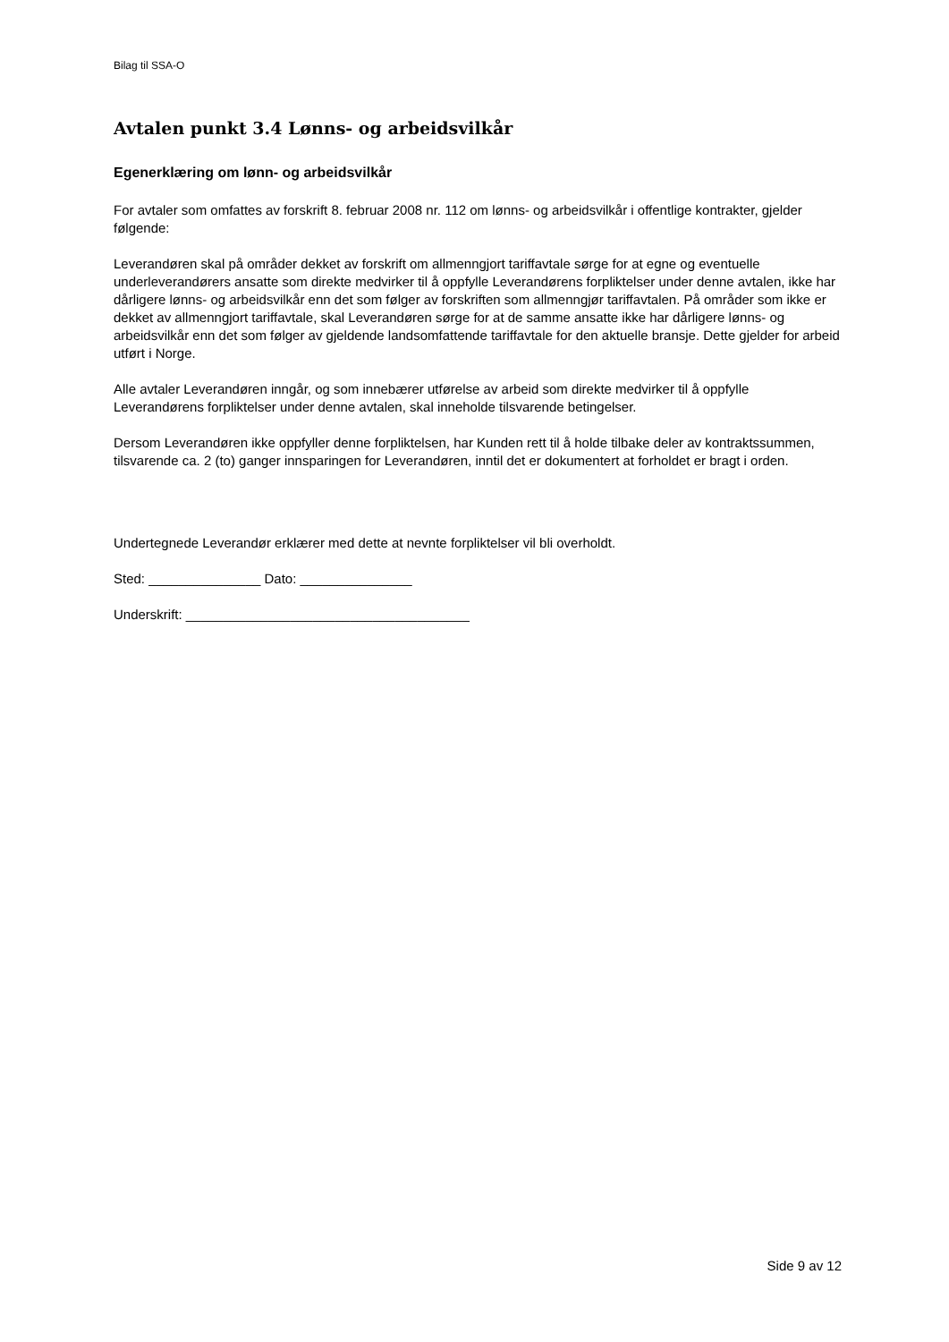Bilag til SSA-O
Avtalen punkt 3.4 Lønns- og arbeidsvilkår
Egenerklæring om lønn- og arbeidsvilkår
For avtaler som omfattes av forskrift 8. februar 2008 nr. 112 om lønns- og arbeidsvilkår i offentlige kontrakter, gjelder følgende:
Leverandøren skal på områder dekket av forskrift om allmenngjort tariffavtale sørge for at egne og eventuelle underleverandørers ansatte som direkte medvirker til å oppfylle Leverandørens forpliktelser under denne avtalen, ikke har dårligere lønns- og arbeidsvilkår enn det som følger av forskriften som allmenngjør tariffavtalen. På områder som ikke er dekket av allmenngjort tariffavtale, skal Leverandøren sørge for at de samme ansatte ikke har dårligere lønns- og arbeidsvilkår enn det som følger av gjeldende landsomfattende tariffavtale for den aktuelle bransje. Dette gjelder for arbeid utført i Norge.
Alle avtaler Leverandøren inngår, og som innebærer utførelse av arbeid som direkte medvirker til å oppfylle Leverandørens forpliktelser under denne avtalen, skal inneholde tilsvarende betingelser.
Dersom Leverandøren ikke oppfyller denne forpliktelsen, har Kunden rett til å holde tilbake deler av kontraktssummen, tilsvarende ca. 2 (to) ganger innsparingen for Leverandøren, inntil det er dokumentert at forholdet er bragt i orden.
Undertegnede Leverandør erklærer med dette at nevnte forpliktelser vil bli overholdt.
Sted: _______________ Dato: _______________
Underskrift: ______________________________________
Side 9 av 12